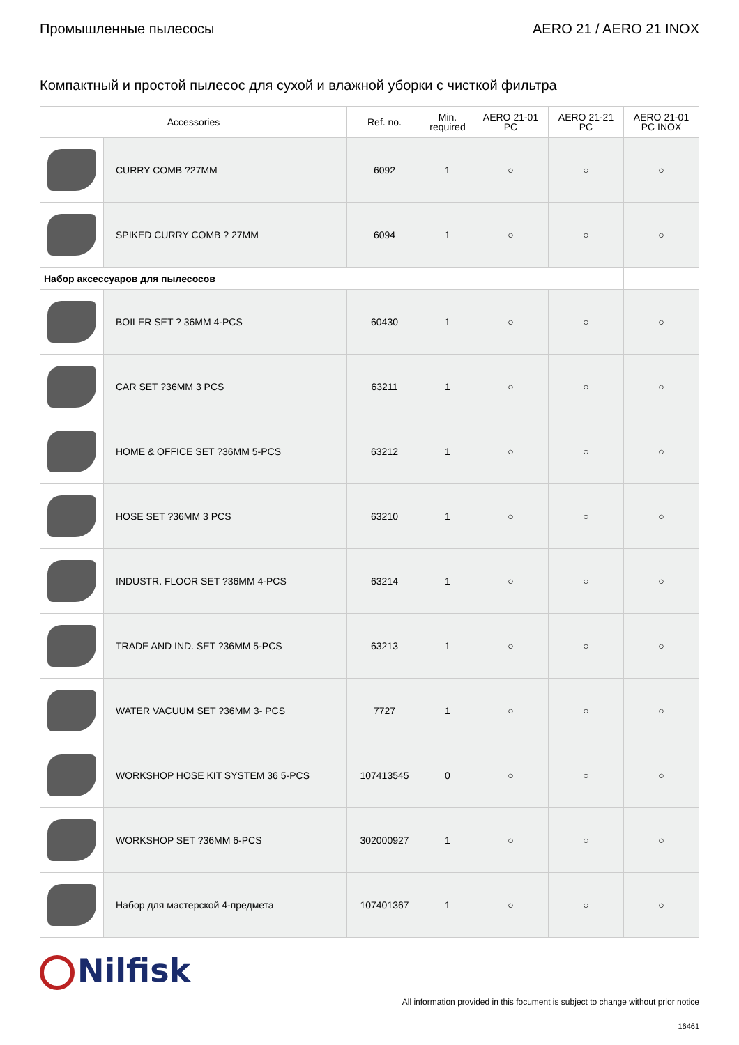Промышленные пылесосы AERO 21 / AERO 21 INOX
Компактный и простой пылесос для сухой и влажной уборки с чисткой фильтра
| Accessories | | Ref. no. | Min. required | AERO 21-01 PC | AERO 21-21 PC | AERO 21-01 PC INOX |
| --- | --- | --- | --- | --- | --- | --- |
| | CURRY COMB ?27MM | 6092 | 1 | ○ | ○ | ○ |
| | SPIKED CURRY COMB ? 27MM | 6094 | 1 | ○ | ○ | ○ |
| Набор акcессуаров для пылесосов | | | | | | |
| | BOILER SET ? 36MM 4-PCS | 60430 | 1 | ○ | ○ | ○ |
| | CAR SET ?36MM 3 PCS | 63211 | 1 | ○ | ○ | ○ |
| | HOME & OFFICE SET ?36MM 5-PCS | 63212 | 1 | ○ | ○ | ○ |
| | HOSE SET ?36MM 3 PCS | 63210 | 1 | ○ | ○ | ○ |
| | INDUSTR. FLOOR SET ?36MM 4-PCS | 63214 | 1 | ○ | ○ | ○ |
| | TRADE AND IND. SET ?36MM 5-PCS | 63213 | 1 | ○ | ○ | ○ |
| | WATER VACUUM SET ?36MM 3- PCS | 7727 | 1 | ○ | ○ | ○ |
| | WORKSHOP HOSE KIT SYSTEM 36 5-PCS | 107413545 | 0 | ○ | ○ | ○ |
| | WORKSHOP SET ?36MM 6-PCS | 302000927 | 1 | ○ | ○ | ○ |
| | Набор для мастерской 4-предмета | 107401367 | 1 | ○ | ○ | ○ |
Nilfisk
All information provided in this focument is subject to change without prior notice
16461